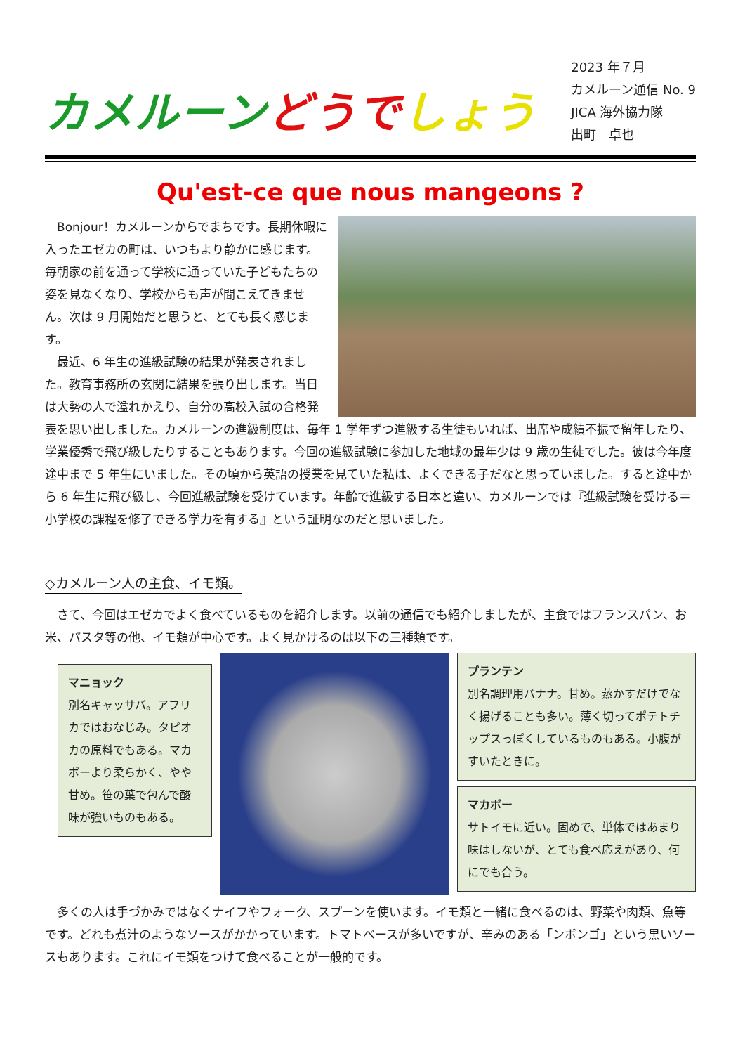カメルーン どうで しょう
2023 年７月
カメルーン通信 No. 9
JICA 海外協力隊
出町　卓也
Qu'est-ce que nous mangeons ?
Bonjour！カメルーンからでまちです。長期休暇に入ったエゼカの町は、いつもより静かに感じます。毎朝家の前を通って学校に通っていた子どもたちの姿を見なくなり、学校からも声が聞こえてきません。次は 9 月開始だと思うと、とても長く感じます。
最近、6 年生の進級試験の結果が発表されました。教育事務所の玄関に結果を張り出します。当日は大勢の人で溢れかえり、自分の高校入試の合格発表を思い出しました。カメルーンの進級制度は、毎年 1 学年ずつ進級する生徒もいれば、出席や成績不振で留年したり、学業優秀で飛び級したりすることもあります。今回の進級試験に参加した地域の最年少は 9 歳の生徒でした。彼は今年度途中まで 5 年生にいました。その頃から英語の授業を見ていた私は、よくできる子だなと思っていました。すると途中から 6 年生に飛び級し、今回進級試験を受けています。年齢で進級する日本と違い、カメルーンでは『進級試験を受ける＝小学校の課程を修了できる学力を有する』という証明なのだと思いました。
◇カメルーン人の主食、イモ類。
さて、今回はエゼカでよく食べているものを紹介します。以前の通信でも紹介しましたが、主食ではフランスパン、お米、パスタ等の他、イモ類が中心です。よく見かけるのは以下の三種類です。
マニョック
別名キャッサバ。アフリカではおなじみ。タピオカの原料でもある。マカボーより柔らかく、やや甘め。笹の葉で包んで酸味が強いものもある。
プランテン
別名調理用バナナ。甘め。蒸かすだけでなく揚げることも多い。薄く切ってポテトチップスっぽくしているものもある。小腹がすいたときに。
マカボー
サトイモに近い。固めで、単体ではあまり味はしないが、とても食べ応えがあり、何にでも合う。
多くの人は手づかみではなくナイフやフォーク、スプーンを使います。イモ類と一緒に食べるのは、野菜や肉類、魚等です。どれも煮汁のようなソースがかかっています。トマトベースが多いですが、辛みのある「ンボンゴ」という黒いソースもあります。これにイモ類をつけて食べることが一般的です。